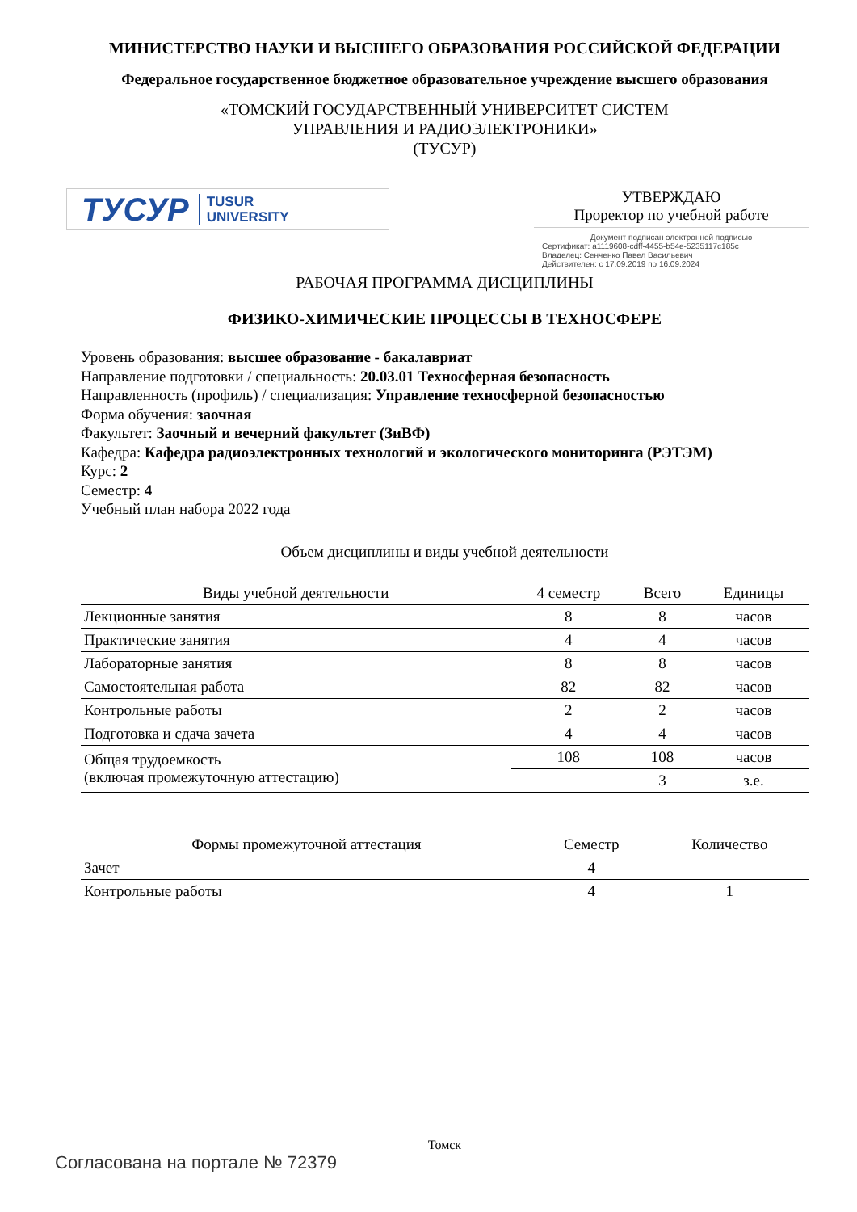МИНИСТЕРСТВО НАУКИ И ВЫСШЕГО ОБРАЗОВАНИЯ РОССИЙСКОЙ ФЕДЕРАЦИИ
Федеральное государственное бюджетное образовательное учреждение высшего образования
«ТОМСКИЙ ГОСУДАРСТВЕННЫЙ УНИВЕРСИТЕТ СИСТЕМ
УПРАВЛЕНИЯ И РАДИОЭЛЕКТРОНИКИ»
(ТУСУР)
ТУСУР TUSUR
UNIVERSITY
УТВЕРЖДАЮ
Проректор по учебной работе
Документ подписан электронной подписью
Сертификат: a1119608-cdff-4455-b54e-5235117c185c
Владелец: Сенченко Павел Васильевич
Действителен: с 17.09.2019 по 16.09.2024
РАБОЧАЯ ПРОГРАММА ДИСЦИПЛИНЫ
ФИЗИКО-ХИМИЧЕСКИЕ ПРОЦЕССЫ В ТЕХНОСФЕРЕ
Уровень образования: высшее образование - бакалавриат
Направление подготовки / специальность: 20.03.01 Техносферная безопасность
Направленность (профиль) / специализация: Управление техносферной безопасностью
Форма обучения: заочная
Факультет: Заочный и вечерний факультет (ЗиВФ)
Кафедра: Кафедра радиоэлектронных технологий и экологического мониторинга (РЭТЭМ)
Курс: 2
Семестр: 4
Учебный план набора 2022 года
Объем дисциплины и виды учебной деятельности
| Виды учебной деятельности | 4 семестр | Всего | Единицы |
| --- | --- | --- | --- |
| Лекционные занятия | 8 | 8 | часов |
| Практические занятия | 4 | 4 | часов |
| Лабораторные занятия | 8 | 8 | часов |
| Самостоятельная работа | 82 | 82 | часов |
| Контрольные работы | 2 | 2 | часов |
| Подготовка и сдача зачета | 4 | 4 | часов |
| Общая трудоемкость (включая промежуточную аттестацию) | 108 | 108 | часов |
| | | 3 | з.е. |
| Формы промежуточной аттестация | Семестр | Количество |
| --- | --- | --- |
| Зачет | 4 | |
| Контрольные работы | 4 | 1 |
Томск
Согласована на портале № 72379